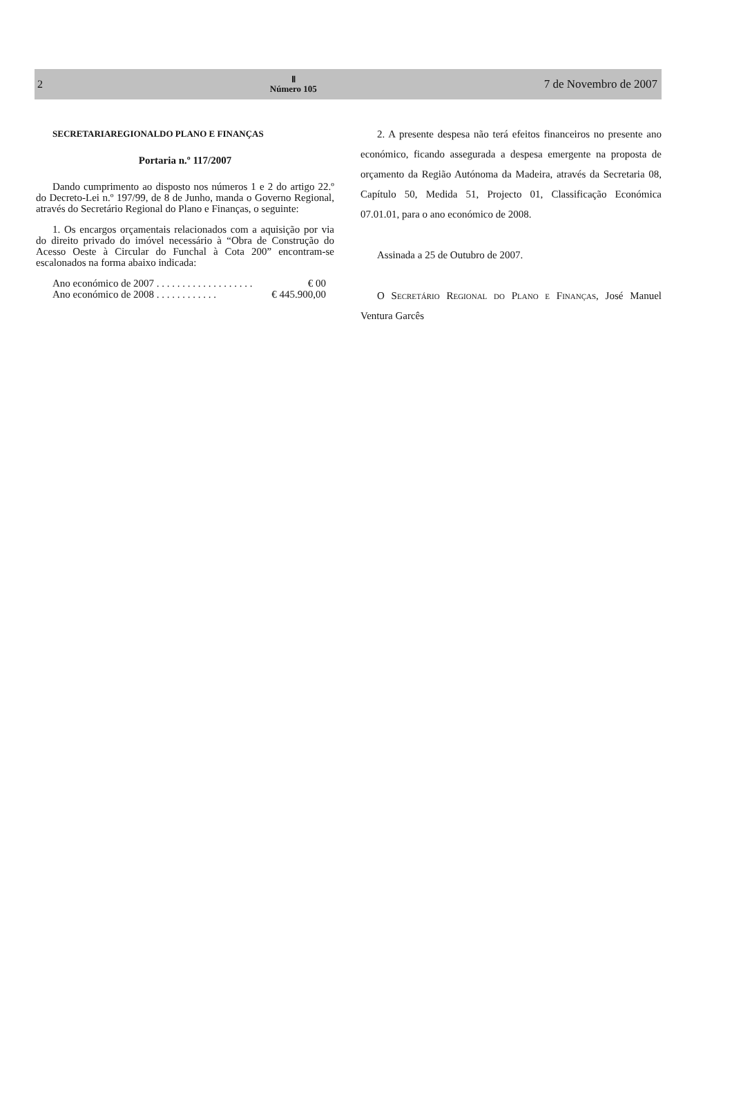2
Ⅱ
Número 105
7 de Novembro de 2007
SECRETARIAREGIONALDO PLANO E FINANÇAS
Portaria n.º 117/2007
Dando cumprimento ao disposto nos números 1 e 2 do artigo 22.º do Decreto-Lei n.º 197/99, de 8 de Junho, manda o Governo Regional, através do Secretário Regional do Plano e Finanças, o seguinte:
1. Os encargos orçamentais relacionados com a aquisição por via do direito privado do imóvel necessário à “Obra de Construção do Acesso Oeste à Circular do Funchal à Cota 200” encontram-se escalonados na forma abaixo indicada:
Ano económico de 2007 . . . . . . . . . . . . . . . . . . . € 00
Ano económico de 2008 . . . . . . . . . . . . € 445.900,00
2. A presente despesa não terá efeitos financeiros no presente ano económico, ficando assegurada a despesa emergente na proposta de orçamento da Região Autónoma da Madeira, através da Secretaria 08, Capítulo 50, Medida 51, Projecto 01, Classificação Económica 07.01.01, para o ano económico de 2008.
Assinada a 25 de Outubro de 2007.
O Secretário Regional do Plano e Finanças, José Manuel Ventura Garcês